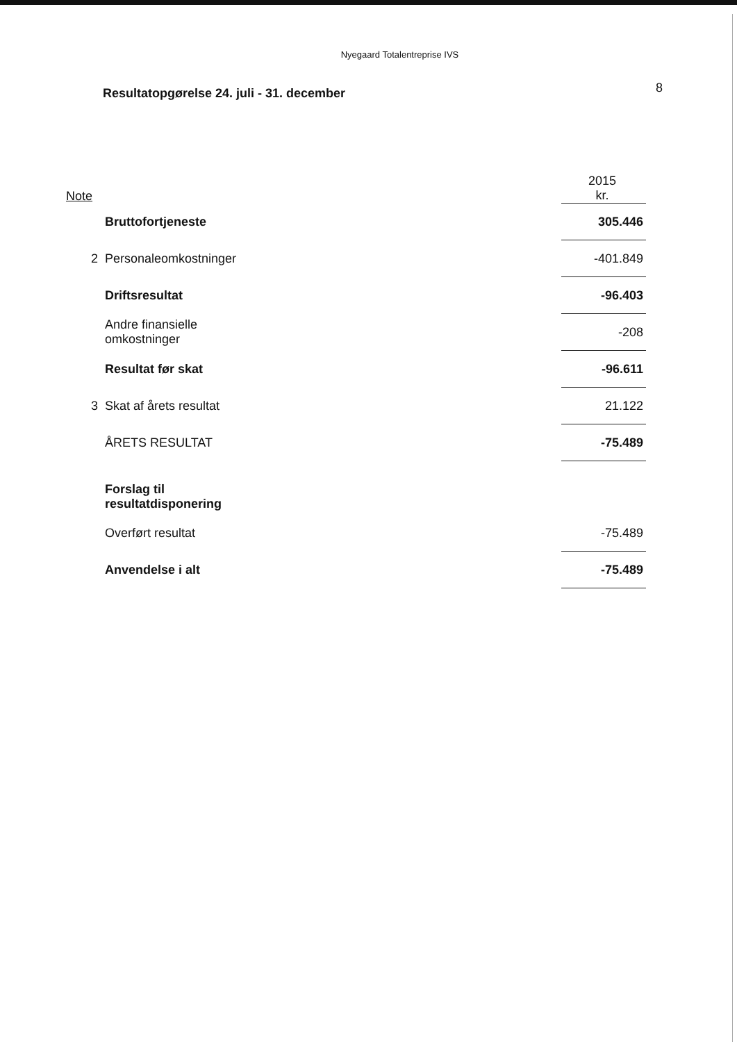Nyegaard Totalentreprise IVS
Resultatopgørelse 24. juli - 31. december 8
| Note | | | 2015 kr. |
| | Bruttofortjeneste | | 305.446 |
| 2 | Personaleomkostninger | | -401.849 |
| | Driftsresultat | | -96.403 |
| | Andre finansielle omkostninger | | -208 |
| | Resultat før skat | | -96.611 |
| 3 | Skat af årets resultat | | 21.122 |
| | ÅRETS RESULTAT | | -75.489 |
| | Forslag til resultatdisponering | | |
| | Overført resultat | | -75.489 |
| | Anvendelse i alt | | -75.489 |